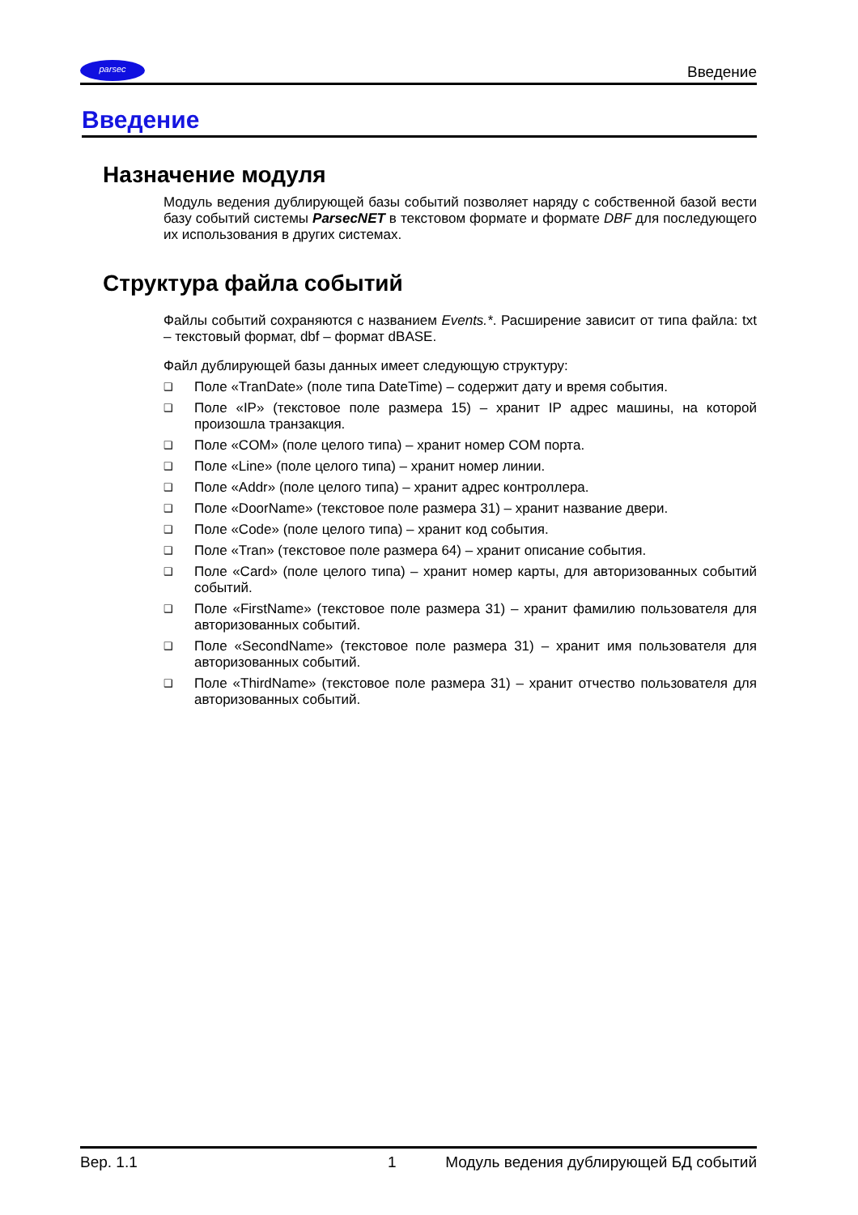parsec
Введение
Введение
Назначение модуля
Модуль ведения дублирующей базы событий позволяет наряду с собственной базой вести базу событий системы ParsecNET в текстовом формате и формате DBF для последующего их использования в других системах.
Структура файла событий
Файлы событий сохраняются с названием Events.*. Расширение зависит от типа файла: txt – текстовый формат, dbf – формат dBASE.
Файл дублирующей базы данных имеет следующую структуру:
❑ Поле «TranDate» (поле типа DateTime) – содержит дату и время события.
❑ Поле «IP» (текстовое поле размера 15) – хранит IP адрес машины, на которой произошла транзакция.
❑ Поле «COM» (поле целого типа) – хранит номер COM порта.
❑ Поле «Line» (поле целого типа) – хранит номер линии.
❑ Поле «Addr» (поле целого типа) – хранит адрес контроллера.
❑ Поле «DoorName» (текстовое поле размера 31) – хранит название двери.
❑ Поле «Code» (поле целого типа) – хранит код события.
❑ Поле «Tran» (текстовое поле размера 64) – хранит описание события.
❑ Поле «Card» (поле целого типа) – хранит номер карты, для авторизованных событий событий.
❑ Поле «FirstName» (текстовое поле размера 31) – хранит фамилию пользователя для авторизованных событий.
❑ Поле «SecondName» (текстовое поле размера 31) – хранит имя пользователя для авторизованных событий.
❑ Поле «ThirdName» (текстовое поле размера 31) – хранит отчество пользователя для авторизованных событий.
Вер. 1.1 1 Модуль ведения дублирующей БД событий